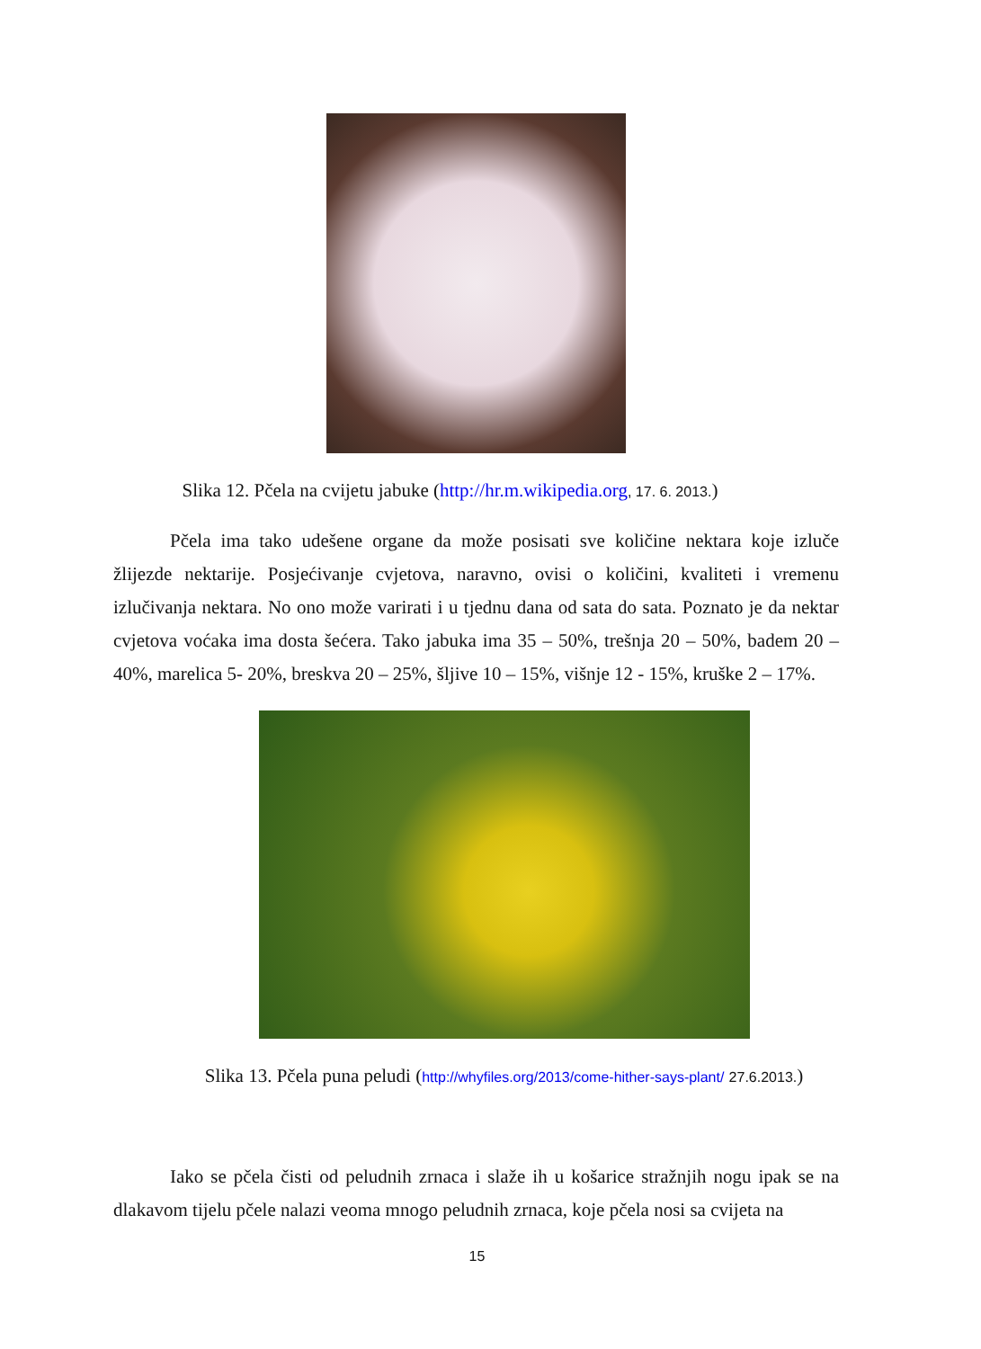Slika 12. Pčela na cvijetu jabuke (http://hr.m.wikipedia.org, 17. 6. 2013.)
Pčela ima tako udešene organe da može posisati sve količine nektara koje izluče žlijezde nektarije. Posjećivanje cvjetova, naravno, ovisi o količini, kvaliteti i vremenu izlučivanja nektara. No ono može varirati i u tjednu dana od sata do sata. Poznato je da nektar cvjetova voćaka ima dosta šećera. Tako jabuka ima 35 – 50%, trešnja 20 – 50%, badem 20 – 40%, marelica 5- 20%, breskva 20 – 25%, šljive 10 – 15%, višnje 12 - 15%, kruške 2 – 17%.
Slika 13. Pčela puna peludi (http://whyfiles.org/2013/come-hither-says-plant/ 27.6.2013.)
Iako se pčela čisti od peludnih zrnaca i slaže ih u košarice stražnjih nogu ipak se na dlakavom tijelu pčele nalazi veoma mnogo peludnih zrnaca, koje pčela nosi sa cvijeta na
15